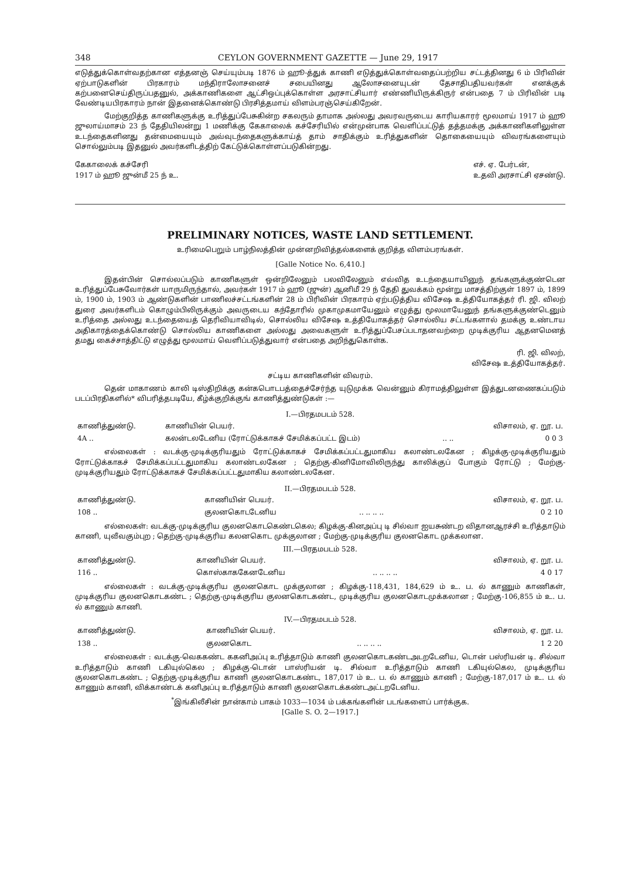348 CEYLON GOVERNMENT GAZETTE — June 29, 1917
எடுத்துக்கொள்வதற்கான எத்தனஞ் செய்யும்படி 1876 ம் ஹூ-த்துக் காணி எடுத்துக்கொள்வதைப்பற்றிய சட்டத்தினது 6 ம் பிரிவின் ஏற்பாடுகளின் பிரகாரம் மந்திராலோசனைச் சபையினது ஆலோசனையுடன் தேசாதிபதியவர்கள் எனக்குக் கற்பனைசெய்திருப்பதனுல், அக்காணிகளை ஆட்சிஒப்புக்கொள்ள அரசாட்சியார் எண்ணியிருக்கிருர் என்பதை 7 ம் பிரிவின் படி வேண்டியபிரகாரம் நான் இதனைக்கொண்டு பிரசித்தமாய் விளம்பரஞ்செய்கிறேன்.
மேற்குறித்த காணிகளுக்கு உரித்துப்பேசுகின்ற சகலரும் தாமாக அல்லது அவரவருடைய காரியகாரர் மூலமாய் 1917 ம் ஹூ ஜுலாய்மாசம் 23 ந் தேதியிலன்று 1 மணிக்கு கேகாலைக் கச்சேரியில் என்முன்பாக வெளிப்பட்டுத் தத்தமக்கு அக்காணிகளிலுள்ள உடந்தைகளினது தன்மையையும் அவ்வுடந்தைகளுக்காய்த் தாம் சாதிக்கும் உரித்துகளின் தொகையையும் விவரங்களையும் சொல்லும்படி இதனுல் அவர்களிடத்திற் கேட்டுக்கொள்ளப்படுகின்றது.
கேகாலைக் கச்சேரி
1917 ம் ஹூ ஜுன்மீ 25 ந் உ. எச். ஏ. பேர்டன்,
உதவி அரசாட்சி ஏசண்டு.
PRELIMINARY NOTICES, WASTE LAND SETTLEMENT.
உரிமைபெறும் பாழ்நிலத்தின் முன்னறிவித்தல்களைக் குறித்த விளம்பரங்கள்.
[Galle Notice No. 6,410.]
இதன்பின் சொல்லப்படும் காணிகளுள் ஒன்றிலேனும் பலவிலேனும் எவ்வித உடந்தையாயினுந் தங்களுக்குண்டென உரித்துப்பேசுவோர்கள் யாருமிருந்தால், அவர்கள் 1917 ம் ஹூ (ஜுன்) ஆனிமீ 29 ந் தேதி துவக்கம் மூன்று மாசத்திற்குள் 1897 ம், 1899 ம், 1900 ம், 1903 ம் ஆண்டுகளின் பாணிலச்சட்டங்களின் 28 ம் பிரிவின் பிரகாரம் ஏற்படுத்திய விசேஷ உத்தியோகத்தர் ரி. ஜி. விலற் துரை அவர்களிடம் கொழும்பிலிருக்கும் அவருடைய கந்தோரில் முகாமுகமாயேனும் எழுத்து மூலமாயேனுந் தங்களுக்குண்டெனும் உரித்தை அல்லது உடந்தையைத் தெரிவியாவிடில், சொல்லிய விசேஷ உத்தியோகத்தர் சொல்லிய சட்டங்களால் தமக்கு உண்டாய அதிகாரத்தைக்கொண்டு சொல்லிய காணிகளை அல்லது அவைகளுள் உரித்துப்பேசப்படாதனவற்றை முடிக்குரிய ஆதனமெனத் தமது கைச்சாத்திட்டு எழுத்து மூலமாய் வெளிப்படுத்துவார் என்பதை அறிந்துகொள்க.
ரி. ஜி. விலற்,
விசேஷ உத்தியோகத்தர்.
சட்டிய காணிகளின் விவரம்.
தென் மாகாணம் காலி டிஸ்திறிக்கு கன்கபொடபத்தைச்சேர்ந்த யுடுமுக்க வென்னும் கிராமத்திலுள்ள இத்துடனணைகப்படும் படப்பிரதிகளில்* விபரித்தபடியே, கீழ்க்குறிக்குங் காணித்துண்டுகள் :—
I.—பிரதமபடம் 528.
| காணித்துண்டு. | காணியின் பெயர். | | விசாலம், ஏ. றூ. ப. |
| --- | --- | --- | --- |
| 4A .. | கலன்டலடேனிய (ரோட்டுக்காகச் சேமிக்கப்பட்ட இடம்) | .. .. | 0 0 3 |
எல்லைகள் : வடக்கு-முடிக்குரியதும் ரோட்டுக்காகச் சேமிக்கப்பட்டதுமாகிய கலாண்டலகேன ; கிழக்கு-முடிக்குரியதும் ரோட்டுக்காகச் சேமிக்கப்பட்டதுமாகிய கலாண்டலகேன ; தெற்கு-கினிமோவிலிருந்து காலிக்குப் போகும் ரோட்டு ; மேற்கு-முடிக்குரியதும் ரோட்டுக்காகச் சேமிக்கப்பட்டதுமாகிய கலாண்டலகேன.
II.—பிரதமபடம் 528.
| காணித்துண்டு. | காணியின் பெயர். | | விசாலம், ஏ. றூ. ப. |
| --- | --- | --- | --- |
| 108 .. | குலனகொடடேனிய | .. .. .. .. | 0 2 10 |
எல்லைகள்: வடக்கு-முடிக்குரிய குலனகொடகெண்டகெல; கிழக்கு-கினஅப்பு டி சில்வா ஐயசுண்டற விதானஆரச்சி உரித்தாடும் காணி, யுவீவகும்புற ; தெற்கு-முடிக்குரிய கலனகொட முக்குலான ; மேற்கு-முடிக்குரிய குலனகொட முக்கலான.
III.—பிரதமபடம் 528.
| காணித்துண்டு. | காணியின் பெயர். | | விசாலம், ஏ. றூ. ப. |
| --- | --- | --- | --- |
| 116 .. | கொஸ்காககேனடேனிய | .. .. .. .. | 4 0 17 |
எல்லைகள் : வடக்கு-முடிக்குரிய குலனகொட முக்குலான ; கிழக்கு-118,431, 184,629 ம் உ. ப. ல் காணும் காணிகள், முடிக்குரிய குலனகொடகண்ட ; தெற்கு-முடிக்குரிய குலனகொடகண்ட, முடிக்குரிய குலனகொடமுக்கலான ; மேற்கு-106,855 ம் உ. ப. ல் காணும் காணி.
IV.—பிரதமபடம் 528.
| காணித்துண்டு. | காணியின் பெயர். | | விசாலம், ஏ. றூ. ப. |
| --- | --- | --- | --- |
| 138 .. | குலனகொட | .. .. .. .. | 1 2 20 |
எல்லைகள் : வடக்கு-வெககண்ட ககனிஅப்பு உரித்தாடும் காணி குலனகொடகண்டஅடறடேனிய, டொன் பஸ்ரியன் டி. சில்வா உரித்தாடும் காணி டகியுல்கெல ; கிழக்கு-டொன் பாஸ்ரியன் டி. சில்வா உரித்தாடும் காணி டகியுல்கெல, முடிக்குரிய குலனகொடகண்ட ; தெற்கு-முடிக்குரிய காணி குலனகொடகண்ட, 187,017 ம் உ. ப. ல் காணும் காணி ; மேற்கு-187,017 ம் உ. ப. ல் காணும் காணி, விக்காண்டக் கனிஅப்பு உரித்தாடும் காணி குலனகொடக்கண்டஅட்டறடேனிய.
<sup>*</sup> இங்கிலீசின் நான்காம் பாகம் 1033—1034 ம் பக்கங்களின் படங்களைப் பார்க்குக.
[Galle S. O. 2—1917.]